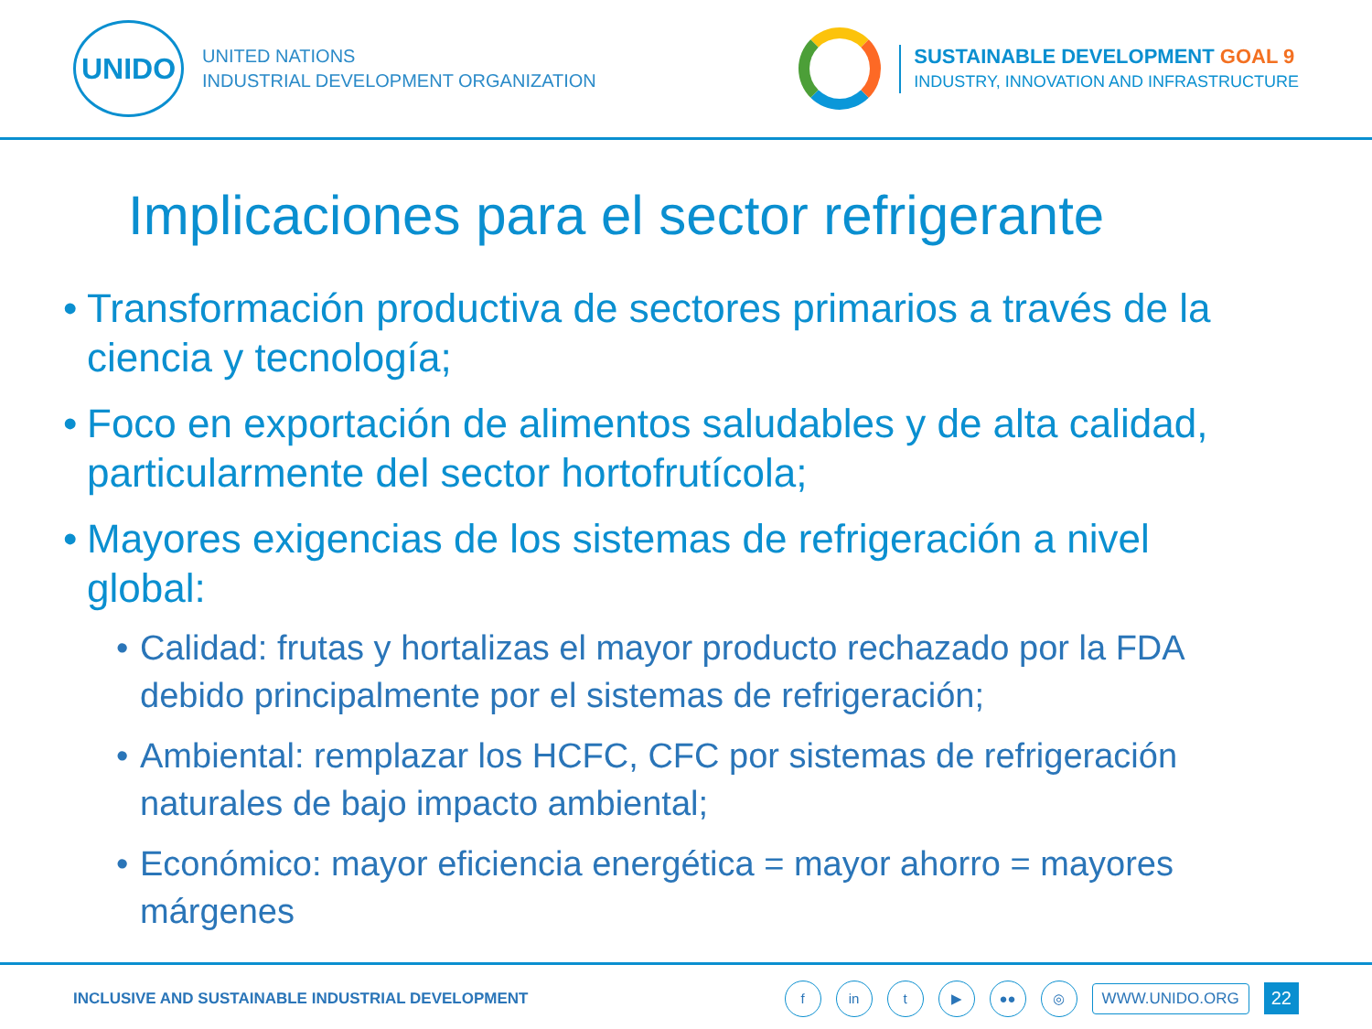UNIDO
UNITED NATIONS
INDUSTRIAL DEVELOPMENT ORGANIZATION
SUSTAINABLE DEVELOPMENT GOAL 9
INDUSTRY, INNOVATION AND INFRASTRUCTURE
Implicaciones para el sector refrigerante
• Transformación productiva de sectores primarios a través de la ciencia y tecnología;
• Foco en exportación de alimentos saludables y de alta calidad, particularmente del sector hortofrutícola;
• Mayores exigencias de los sistemas de refrigeración a nivel global:
• Calidad: frutas y hortalizas el mayor producto rechazado por la FDA debido principalmente por el sistemas de refrigeración;
• Ambiental: remplazar los HCFC, CFC por sistemas de refrigeración naturales de bajo impacto ambiental;
• Económico: mayor eficiencia energética = mayor ahorro = mayores márgenes
INCLUSIVE AND SUSTAINABLE INDUSTRIAL DEVELOPMENT
f in t ▶ ●● ◎ WWW.UNIDO.ORG 22